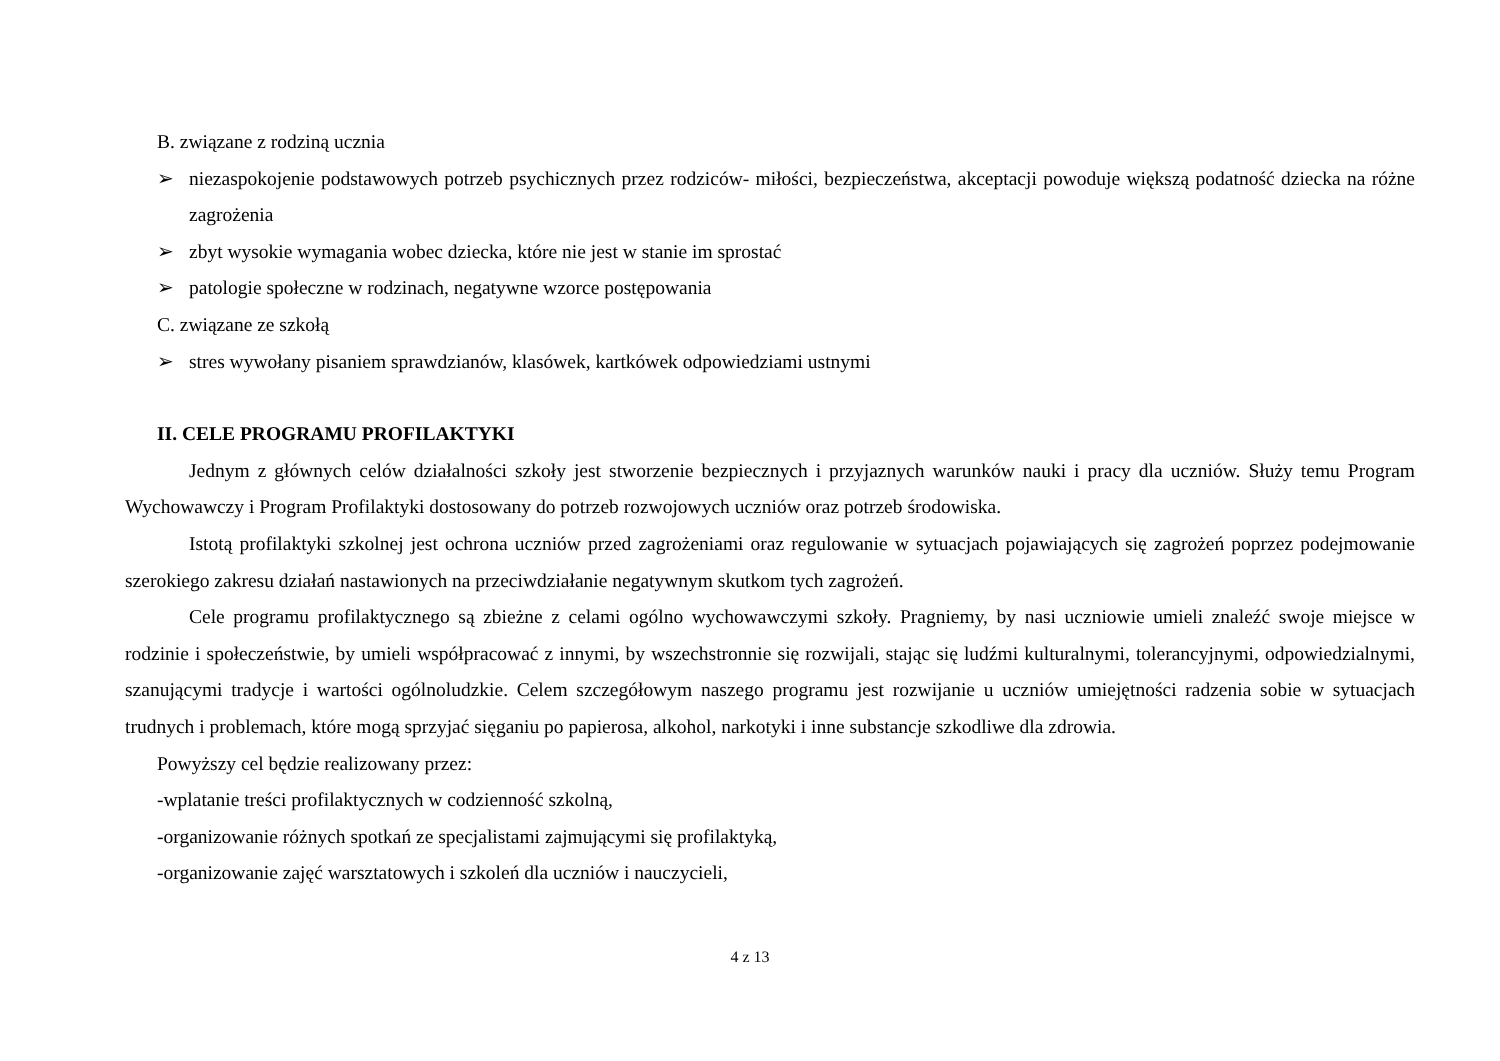B. związane z rodziną ucznia
➢ niezaspokojenie podstawowych potrzeb psychicznych przez rodziców- miłości, bezpieczeństwa, akceptacji powoduje większą podatność dziecka na różne zagrożenia
➢ zbyt wysokie wymagania wobec dziecka, które nie jest w stanie im sprostać
➢ patologie społeczne w rodzinach, negatywne wzorce postępowania
C. związane ze szkołą
➢ stres wywołany pisaniem sprawdzianów, klasówek, kartkówek odpowiedziami ustnymi
II. CELE PROGRAMU PROFILAKTYKI
Jednym z głównych celów działalności szkoły jest stworzenie bezpiecznych i przyjaznych warunków nauki i pracy dla uczniów. Służy temu Program Wychowawczy i Program Profilaktyki dostosowany do potrzeb rozwojowych uczniów oraz potrzeb środowiska.
Istotą profilaktyki szkolnej jest ochrona uczniów przed zagrożeniami oraz regulowanie w sytuacjach pojawiających się zagrożeń poprzez podejmowanie szerokiego zakresu działań nastawionych na przeciwdziałanie negatywnym skutkom tych zagrożeń.
Cele programu profilaktycznego są zbieżne z celami ogólno wychowawczymi szkoły. Pragniemy, by nasi uczniowie umieli znaleźć swoje miejsce w rodzinie i społeczeństwie, by umieli współpracować z innymi, by wszechstronnie się rozwijali, stając się ludźmi kulturalnymi, tolerancyjnymi, odpowiedzialnymi, szanującymi tradycje i wartości ogólnoludzkie. Celem szczegółowym naszego programu jest rozwijanie u uczniów umiejętności radzenia sobie w sytuacjach trudnych i problemach, które mogą sprzyjać sięganiu po papierosa, alkohol, narkotyki i inne substancje szkodliwe dla zdrowia.
Powyższy cel będzie realizowany przez:
-wplatanie treści profilaktycznych w codzienność szkolną,
-organizowanie różnych spotkań ze specjalistami zajmującymi się profilaktyką,
-organizowanie zajęć warsztatowych i szkoleń dla uczniów i nauczycieli,
4 z 13